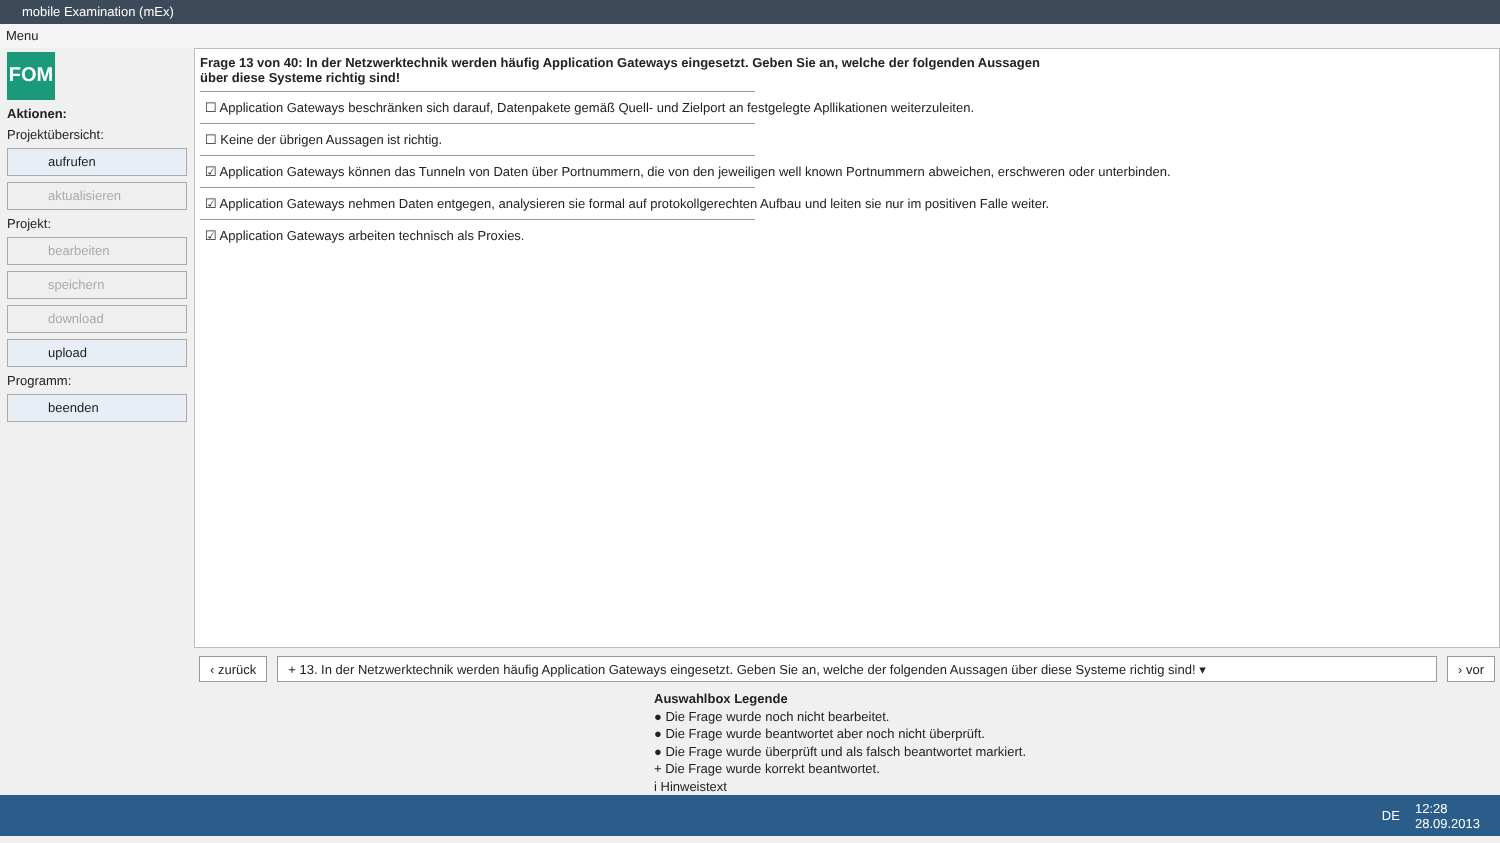mobile Examination (mEx)
Menu
FOM
Aktionen:
Projektübersicht:
aufrufen
aktualisieren
Projekt:
bearbeiten
speichern
download
upload
Programm:
beenden
Frage 13 von 40: In der Netzwerktechnik werden häufig Application Gateways eingesetzt. Geben Sie an, welche der folgenden Aussagen über diese Systeme richtig sind!
☐ Application Gateways beschränken sich darauf, Datenpakete gemäß Quell- und Zielport an festgelegte Apllikationen weiterzuleiten.
☐ Keine der übrigen Aussagen ist richtig.
☑ Application Gateways können das Tunneln von Daten über Portnummern, die von den jeweiligen well known Portnummern abweichen, erschweren oder unterbinden.
☑ Application Gateways nehmen Daten entgegen, analysieren sie formal auf protokollgerechten Aufbau und leiten sie nur im positiven Falle weiter.
☑ Application Gateways arbeiten technisch als Proxies.
‹ zurück + 13. In der Netzwerktechnik werden häufig Application Gateways eingesetzt. Geben Sie an, welche der folgenden Aussagen über diese Systeme richtig sind! ▾
› vor
Auswahlbox Legende
● Die Frage wurde noch nicht bearbeitet.
● Die Frage wurde beantwortet aber noch nicht überprüft.
● Die Frage wurde überprüft und als falsch beantwortet markiert.
+ Die Frage wurde korrekt beantwortet.
i Hinweistext
DE 12:28
28.09.2013